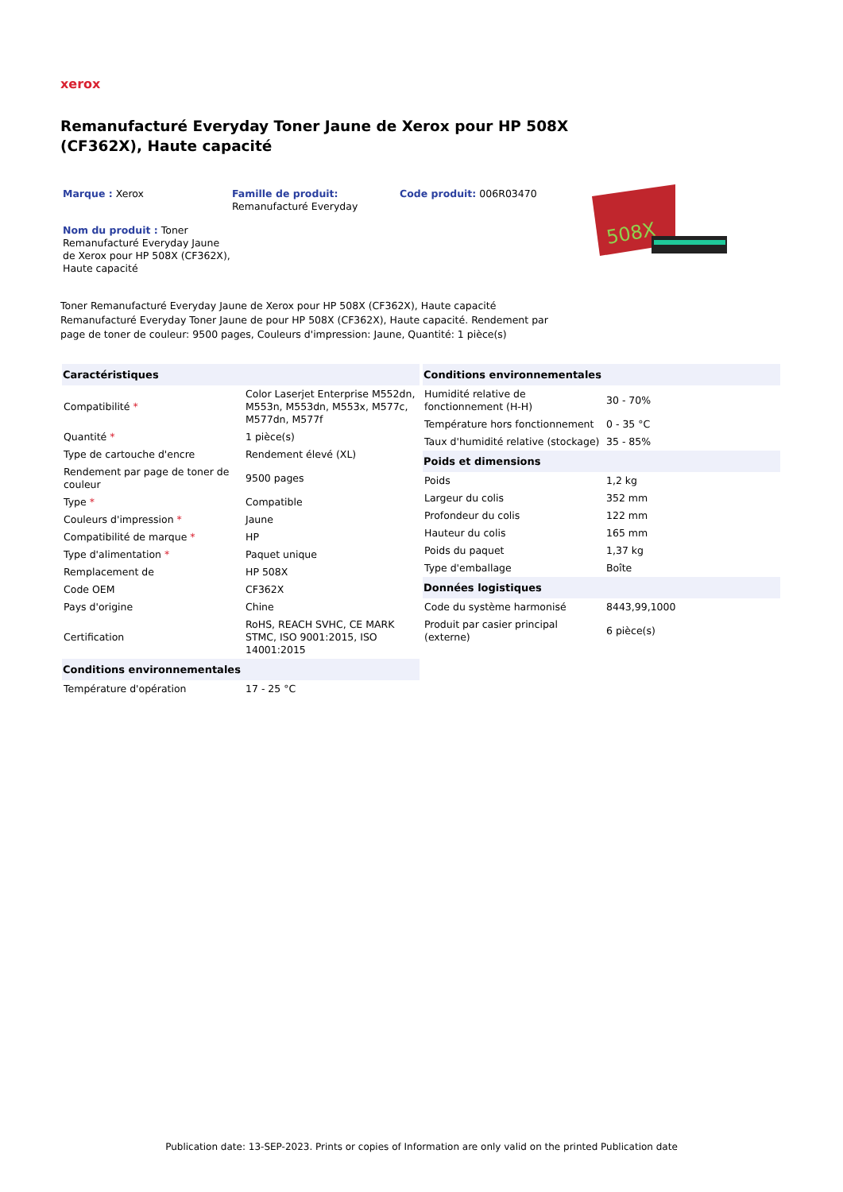xerox
Remanufacturé Everyday Toner Jaune de Xerox pour HP 508X (CF362X), Haute capacité
Marque : Xerox
Famille de produit:
Remanufacturé Everyday
Code produit: 006R03470
Nom du produit : Toner Remanufacturé Everyday Jaune de Xerox pour HP 508X (CF362X), Haute capacité
508X
Toner Remanufacturé Everyday Jaune de Xerox pour HP 508X (CF362X), Haute capacité
Remanufacturé Everyday Toner Jaune de pour HP 508X (CF362X), Haute capacité. Rendement par page de toner de couleur: 9500 pages, Couleurs d'impression: Jaune, Quantité: 1 pièce(s)
| Caractéristiques | |
| --- | --- |
| Compatibilité * | Color Laserjet Enterprise M552dn, M553n, M553dn, M553x, M577c, M577dn, M577f |
| Quantité * | 1 pièce(s) |
| Type de cartouche d'encre | Rendement élevé (XL) |
| Rendement par page de toner de couleur | 9500 pages |
| Type * | Compatible |
| Couleurs d'impression * | Jaune |
| Compatibilité de marque * | HP |
| Type d'alimentation * | Paquet unique |
| Remplacement de | HP 508X |
| Code OEM | CF362X |
| Pays d'origine | Chine |
| Certification | RoHS, REACH SVHC, CE MARK STMC, ISO 9001:2015, ISO 14001:2015 |
| Conditions environnementales | |
| Température d'opération | 17 - 25 °C |
| Conditions environnementales | |
| --- | --- |
| Humidité relative de fonctionnement (H-H) | 30 - 70% |
| Température hors fonctionnement | 0 - 35 °C |
| Taux d'humidité relative (stockage) | 35 - 85% |
| Poids et dimensions | |
| Poids | 1,2 kg |
| Largeur du colis | 352 mm |
| Profondeur du colis | 122 mm |
| Hauteur du colis | 165 mm |
| Poids du paquet | 1,37 kg |
| Type d'emballage | Boîte |
| Données logistiques | |
| Code du système harmonisé | 8443,99,1000 |
| Produit par casier principal (externe) | 6 pièce(s) |
Publication date: 13-SEP-2023. Prints or copies of Information are only valid on the printed Publication date